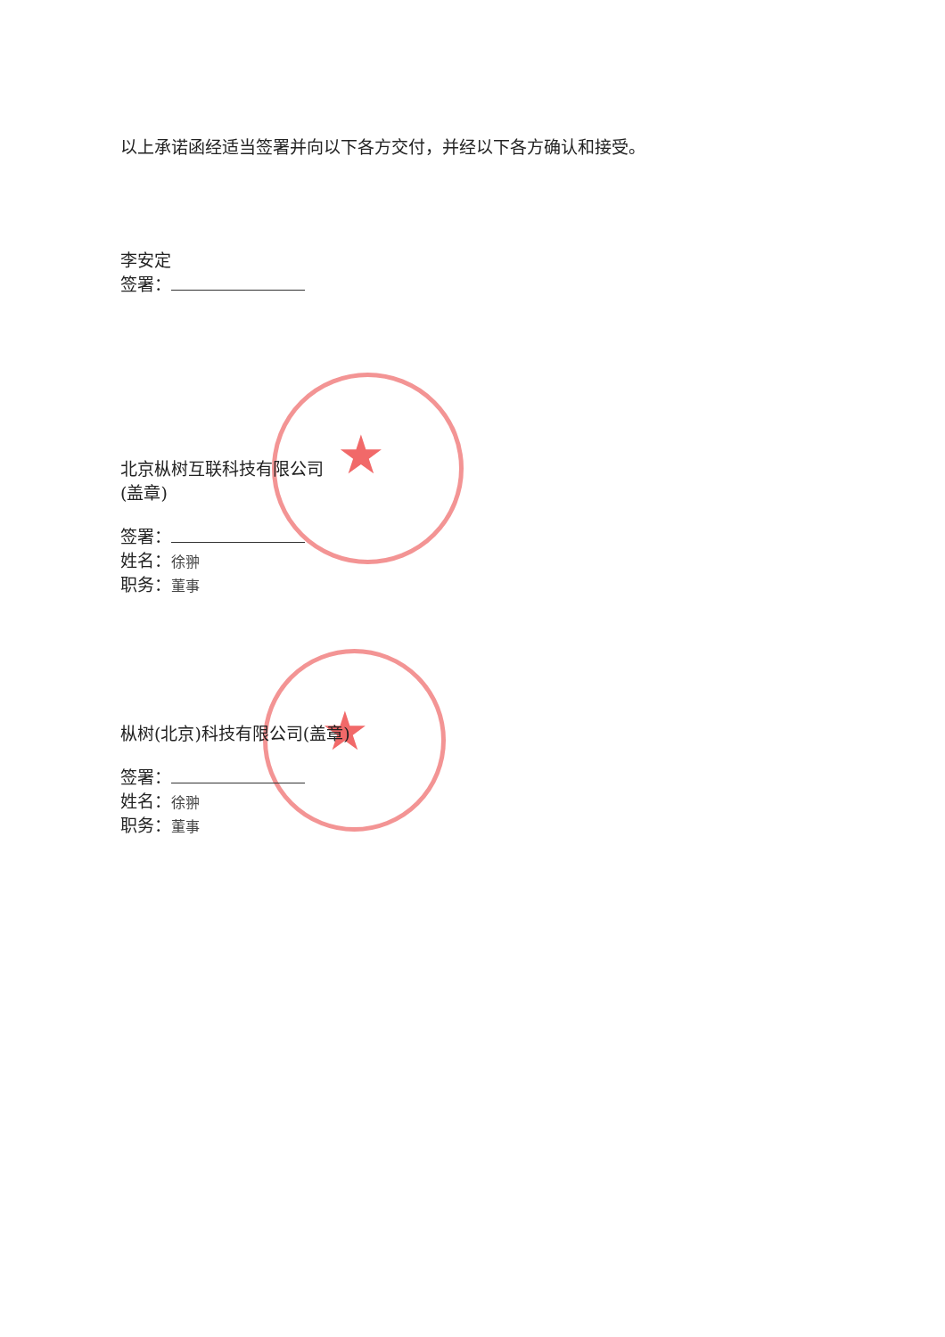★
★
以上承诺函经适当签署并向以下各方交付，并经以下各方确认和接受。
李安定
签署：
北京枞树互联科技有限公司
(盖章)
签署：
姓名：徐翀
职务：董事
枞树(北京)科技有限公司(盖章)
签署：
姓名：徐翀
职务：董事